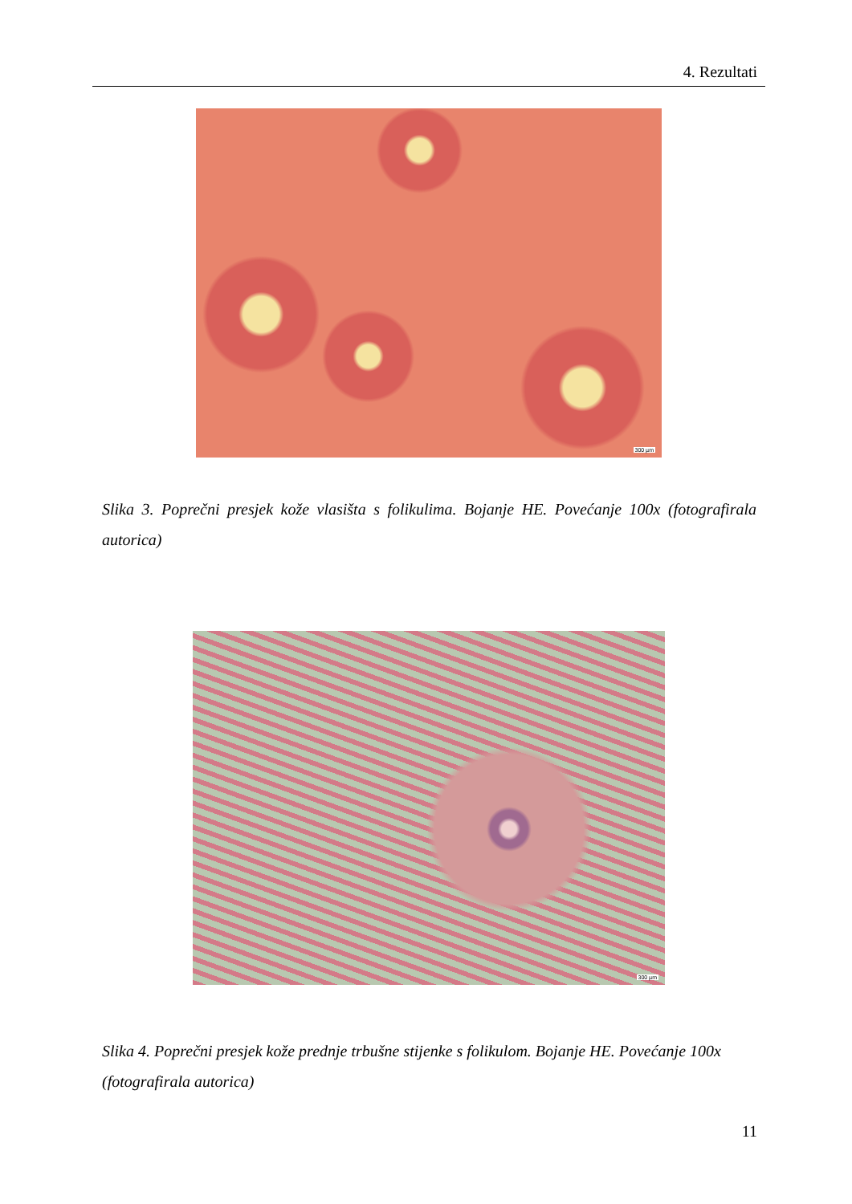4. Rezultati
300 µm
Slika 3. Poprečni presjek kože vlasišta s folikulima. Bojanje HE. Povećanje 100x (fotografirala autorica)
300 µm
Slika 4. Poprečni presjek kože prednje trbušne stijenke s folikulom. Bojanje HE. Povećanje 100x (fotografirala autorica)
11